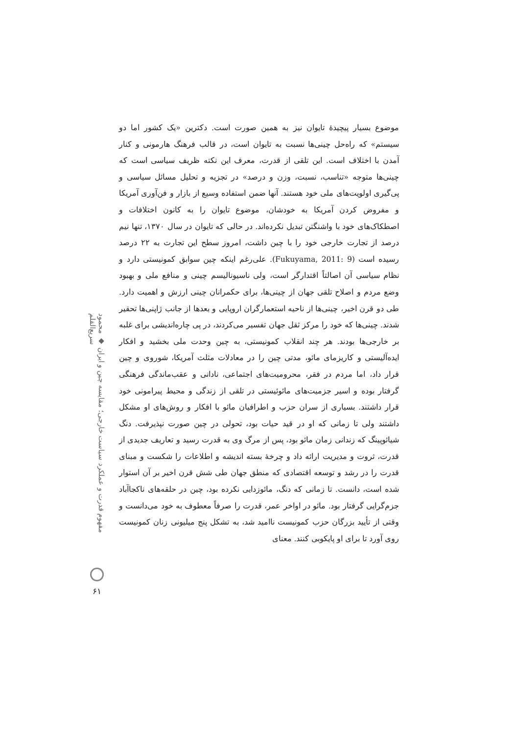مفهوم قدرت و عملکرد سیاست خارجی؛ مقایسه چین و ایران ◆ محمود سریع‌القلم
۶۱
موضوع بسیار پیچیدهٔ تایوان نیز به همین صورت است. دکترین «یک کشور اما دو سیستم» که راه‌حل چینی‌ها نسبت به تایوان است، در قالب فرهنگ هارمونی و کنار آمدن با اختلاف است. این تلقی از قدرت، معرف این نکته ظریف سیاسی است که چینی‌ها متوجه «تناسب، نسبت، وزن و درصد» در تجزیه و تحلیل مسائل سیاسی و پی‌گیری اولویت‌های ملی خود هستند. آنها ضمن استفاده وسیع از بازار و فن‌آوری آمریکا و مفروض کردن آمریکا به خودشان، موضوع تایوان را به کانون اختلافات و اصطکاک‌های خود با واشنگتن تبدیل نکرده‌اند. در حالی که تایوان در سال ۱۳۷۰، تنها نیم درصد از تجارت خارجی خود را با چین داشت، امروز سطح این تجارت به ۲۲ درصد رسیده است (Fukuyama, 2011: 9). علی‌رغم اینکه چین سوابق کمونیستی دارد و نظام سیاسی آن اصالتاً اقتدارگر است، ولی ناسیونالیسم چینی و منافع ملی و بهبود وضع مردم و اصلاح تلقی جهان از چینی‌ها، برای حکمرانان چینی ارزش و اهمیت دارد. طی دو قرن اخیر، چینی‌ها از ناحیه استعمارگران اروپایی و بعدها از جانب ژاپنی‌ها تحقیر شدند. چینی‌ها که خود را مرکز ثقل جهان تفسیر می‌کردند، در پی چاره‌اندیشی برای غلبه بر خارجی‌ها بودند. هر چند انقلاب کمونیستی، به چین وحدت ملی بخشید و افکار ایده‌آلیستی و کاریزمای مائو، مدتی چین را در معادلات مثلث آمریکا، شوروی و چین قرار داد، اما مردم در فقر، محرومیت‌های اجتماعی، نادانی و عقب‌ماندگی فرهنگی گرفتار بوده و اسیر جزمیت‌های مائوئیستی در تلقی از زندگی و محیط پیرامونی خود قرار داشتند. بسیاری از سران حزب و اطرافیان مائو با افکار و روش‌های او مشکل داشتند ولی تا زمانی که او در قید حیات بود، تحولی در چین صورت نپذیرفت. دنگ شیائوپینگ که زندانی زمان مائو بود، پس از مرگ وی به قدرت رسید و تعاریف جدیدی از قدرت، ثروت و مدیریت ارائه داد و چرخهٔ بسته اندیشه و اطلاعات را شکست و مبنای قدرت را در رشد و توسعه اقتصادی که منطق جهان طی شش قرن اخیر بر آن استوار شده است، دانست. تا زمانی که دنگ، مائوزدایی نکرده بود، چین در حلقه‌های ناکجاآباد جزم‌گرایی گرفتار بود. مائو در اواخر عمر، قدرت را صرفاً معطوف به خود می‌دانست و وقتی از تأیید بزرگان حزب کمونیست ناامید شد، به تشکل پنج میلیونی زنان کمونیست روی آورد تا برای او پایکوبی کنند. معنای